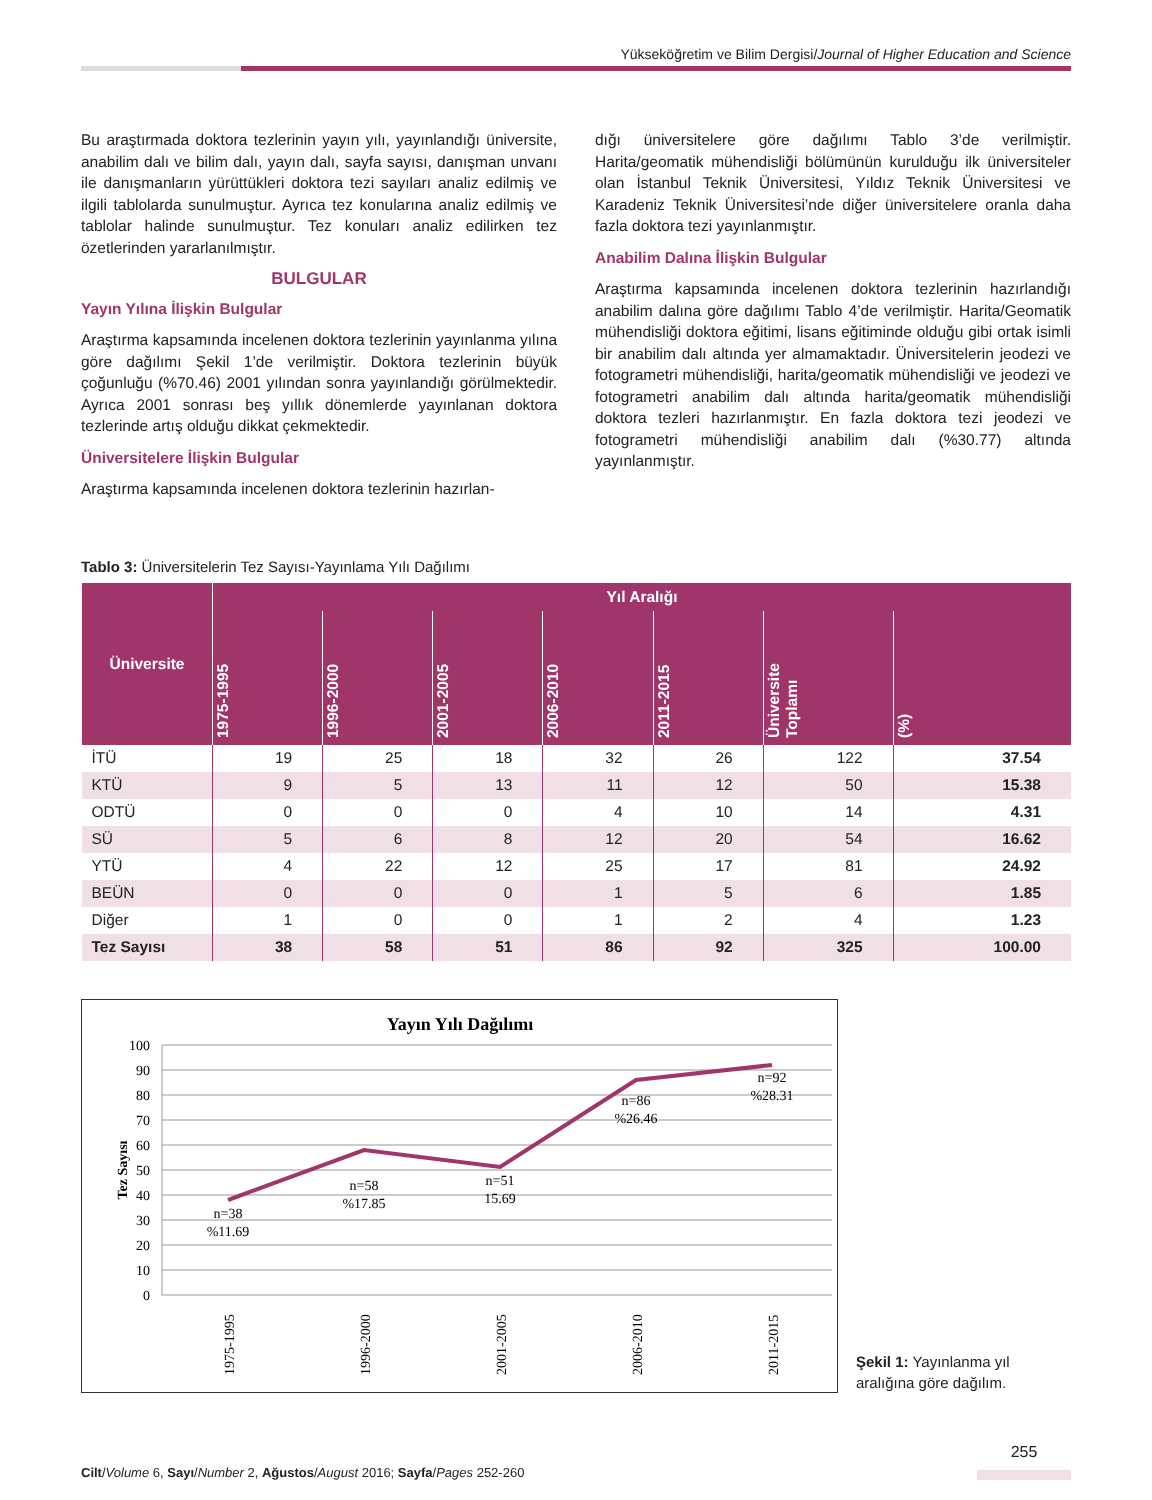Yükseköğretim ve Bilim Dergisi/Journal of Higher Education and Science
Bu araştırmada doktora tezlerinin yayın yılı, yayınlandığı üniversite, anabilim dalı ve bilim dalı, yayın dalı, sayfa sayısı, danışman unvanı ile danışmanların yürüttükleri doktora tezi sayıları analiz edilmiş ve ilgili tablolarda sunulmuştur. Ayrıca tez konularına analiz edilmiş ve tablolar halinde sunulmuştur. Tez konuları analiz edilirken tez özetlerinden yararlanılmıştır.
BULGULAR
Yayın Yılına İlişkin Bulgular
Araştırma kapsamında incelenen doktora tezlerinin yayınlanma yılına göre dağılımı Şekil 1’de verilmiştir. Doktora tezlerinin büyük çoğunluğu (%70.46) 2001 yılından sonra yayınlandığı görülmektedir. Ayrıca 2001 sonrası beş yıllık dönemlerde yayınlanan doktora tezlerinde artış olduğu dikkat çekmektedir.
Üniversitelere İlişkin Bulgular
Araştırma kapsamında incelenen doktora tezlerinin hazırlan-
dığı üniversitelere göre dağılımı Tablo 3’de verilmiştir. Harita/geomatik mühendisliği bölümünün kurulduğu ilk üniversiteler olan İstanbul Teknik Üniversitesi, Yıldız Teknik Üniversitesi ve Karadeniz Teknik Üniversitesi’nde diğer üniversitelere oranla daha fazla doktora tezi yayınlanmıştır.
Anabilim Dalına İlişkin Bulgular
Araştırma kapsamında incelenen doktora tezlerinin hazırlandığı anabilim dalına göre dağılımı Tablo 4’de verilmiştir. Harita/Geomatik mühendisliği doktora eğitimi, lisans eğitiminde olduğu gibi ortak isimli bir anabilim dalı altında yer almamaktadır. Üniversitelerin jeodezi ve fotogrametri mühendisliği, harita/geomatik mühendisliği ve jeodezi ve fotogrametri anabilim dalı altında harita/geomatik mühendisliği doktora tezleri hazırlanmıştır. En fazla doktora tezi jeodezi ve fotogrametri mühendisliği anabilim dalı (%30.77) altında yayınlanmıştır.
Tablo 3: Üniversitelerin Tez Sayısı-Yayınlama Yılı Dağılımı
| Üniversite | Yıl Aralığı | | | | | | |
| --- | --- | --- | --- | --- | --- | --- | --- |
| | 1975-1995 | 1996-2000 | 2001-2005 | 2006-2010 | 2011-2015 | Üniversite Toplamı | (%) |
| İTÜ | 19 | 25 | 18 | 32 | 26 | 122 | 37.54 |
| KTÜ | 9 | 5 | 13 | 11 | 12 | 50 | 15.38 |
| ODTÜ | 0 | 0 | 0 | 4 | 10 | 14 | 4.31 |
| SÜ | 5 | 6 | 8 | 12 | 20 | 54 | 16.62 |
| YTÜ | 4 | 22 | 12 | 25 | 17 | 81 | 24.92 |
| BEÜN | 0 | 0 | 0 | 1 | 5 | 6 | 1.85 |
| Diğer | 1 | 0 | 0 | 1 | 2 | 4 | 1.23 |
| Tez Sayısı | 38 | 58 | 51 | 86 | 92 | 325 | 100.00 |
Yayın Yılı Dağılımı
100
90
80
70
60
50
40
30
20
10
0
Tez Sayısı
n=38
%11.69
n=58
%17.85
n=51
15.69
n=86
%26.46
n=92
%28.31
1975-1995
1996-2000
2001-2005
2006-2010
2011-2015
Şekil 1: Yayınlanma yıl aralığına göre dağılım.
Cilt/Volume 6, Sayı/Number 2, Ağustos/August 2016; Sayfa/Pages 252-260
255